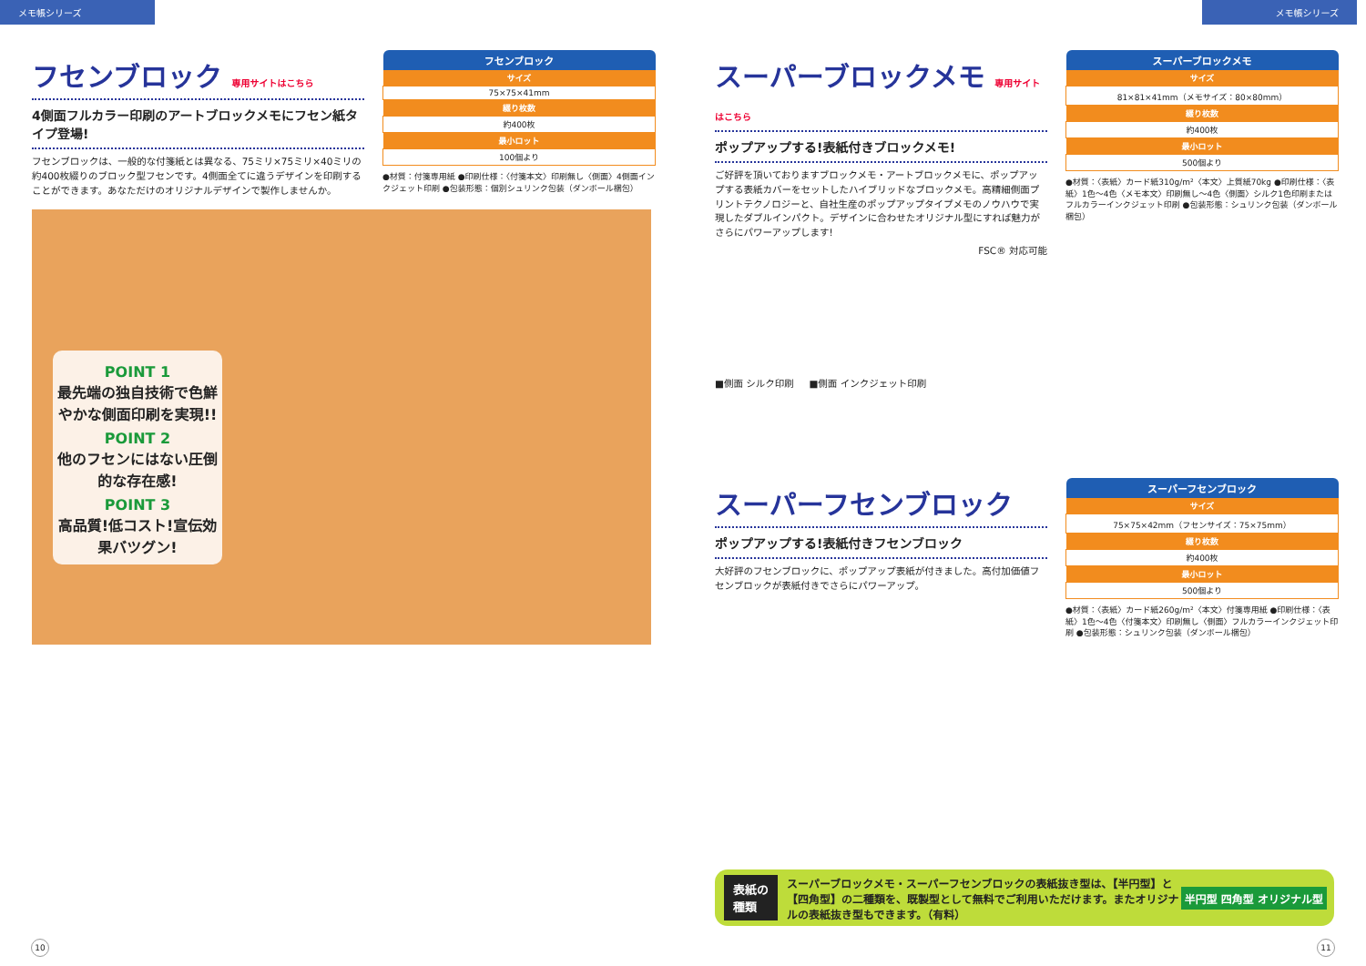メモ帳シリーズ
フセンブロック 専用サイトはこちら
4側面フルカラー印刷のアートブロックメモにフセン紙タイプ登場!
フセンブロックは、一般的な付箋紙とは異なる、75ミリ×75ミリ×40ミリの約400枚綴りのブロック型フセンです。4側面全てに違うデザインを印刷することができます。あなただけのオリジナルデザインで製作しませんか。
| フセンブロック |
| --- |
| サイズ |
| 75×75×41mm |
| 綴り枚数 |
| 約400枚 |
| 最小ロット |
| 100個より |
●材質：付箋専用紙 ●印刷仕様：〈付箋本文〉印刷無し〈側面〉4側面インクジェット印刷 ●包装形態：個別シュリンク包装（ダンボール梱包）
POINT 1
最先端の独自技術で色鮮やかな側面印刷を実現!!
POINT 2
他のフセンにはない圧倒的な存在感!
POINT 3
高品質!低コスト!宣伝効果バツグン!
10
メモ帳シリーズ
スーパーブロックメモ 専用サイトはこちら
ポップアップする!表紙付きブロックメモ!
ご好評を頂いておりますブロックメモ・アートブロックメモに、ポップアップする表紙カバーをセットしたハイブリッドなブロックメモ。高精細側面プリントテクノロジーと、自社生産のポップアップタイプメモのノウハウで実現したダブルインパクト。デザインに合わせたオリジナル型にすれば魅力がさらにパワーアップします!
FSC® 対応可能
■側面 シルク印刷 ■側面 インクジェット印刷
| スーパーブロックメモ |
| --- |
| サイズ |
| 81×81×41mm（メモサイズ：80×80mm） |
| 綴り枚数 |
| 約400枚 |
| 最小ロット |
| 500個より |
●材質：〈表紙〉カード紙310g/m²〈本文〉上質紙70kg ●印刷仕様：〈表紙〉1色〜4色〈メモ本文〉印刷無し〜4色〈側面〉シルク1色印刷またはフルカラーインクジェット印刷 ●包装形態：シュリンク包装（ダンボール梱包）
スーパーフセンブロック
ポップアップする!表紙付きフセンブロック
大好評のフセンブロックに、ポップアップ表紙が付きました。高付加価値フセンブロックが表紙付きでさらにパワーアップ。
| スーパーフセンブロック |
| --- |
| サイズ |
| 75×75×42mm（フセンサイズ：75×75mm） |
| 綴り枚数 |
| 約400枚 |
| 最小ロット |
| 500個より |
●材質：〈表紙〉カード紙260g/m²〈本文〉付箋専用紙 ●印刷仕様：〈表紙〉1色〜4色〈付箋本文〉印刷無し〈側面〉フルカラーインクジェット印刷 ●包装形態：シュリンク包装（ダンボール梱包）
表紙の
種類
スーパーブロックメモ・スーパーフセンブロックの表紙抜き型は、【半円型】と【四角型】の二種類を、既製型として無料でご利用いただけます。またオリジナルの表紙抜き型もできます。（有料）
半円型 四角型 オリジナル型
11